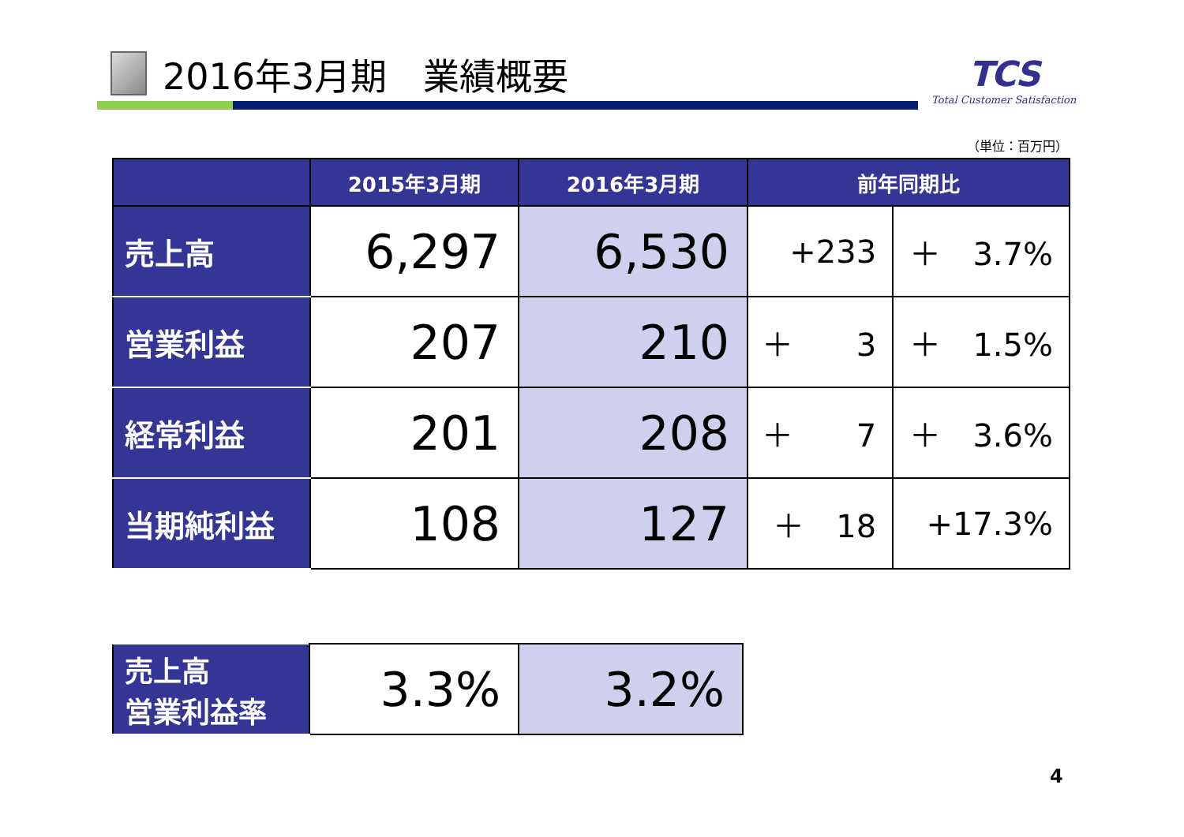2016年3月期　業績概要
TCS
Total Customer Satisfaction
（単位：百万円）
| | 2015年3月期 | 2016年3月期 | 前年同期比 | |
| --- | --- | --- | --- | --- |
| 売上高 | 6,297 | 6,530 | +233 | ＋ 3.7% |
| 営業利益 | 207 | 210 | ＋ 3 | ＋ 1.5% |
| 経常利益 | 201 | 208 | ＋ 7 | ＋ 3.6% |
| 当期純利益 | 108 | 127 | ＋ 18 | +17.3% |
| 売上高 営業利益率 | 3.3% | 3.2% |
4